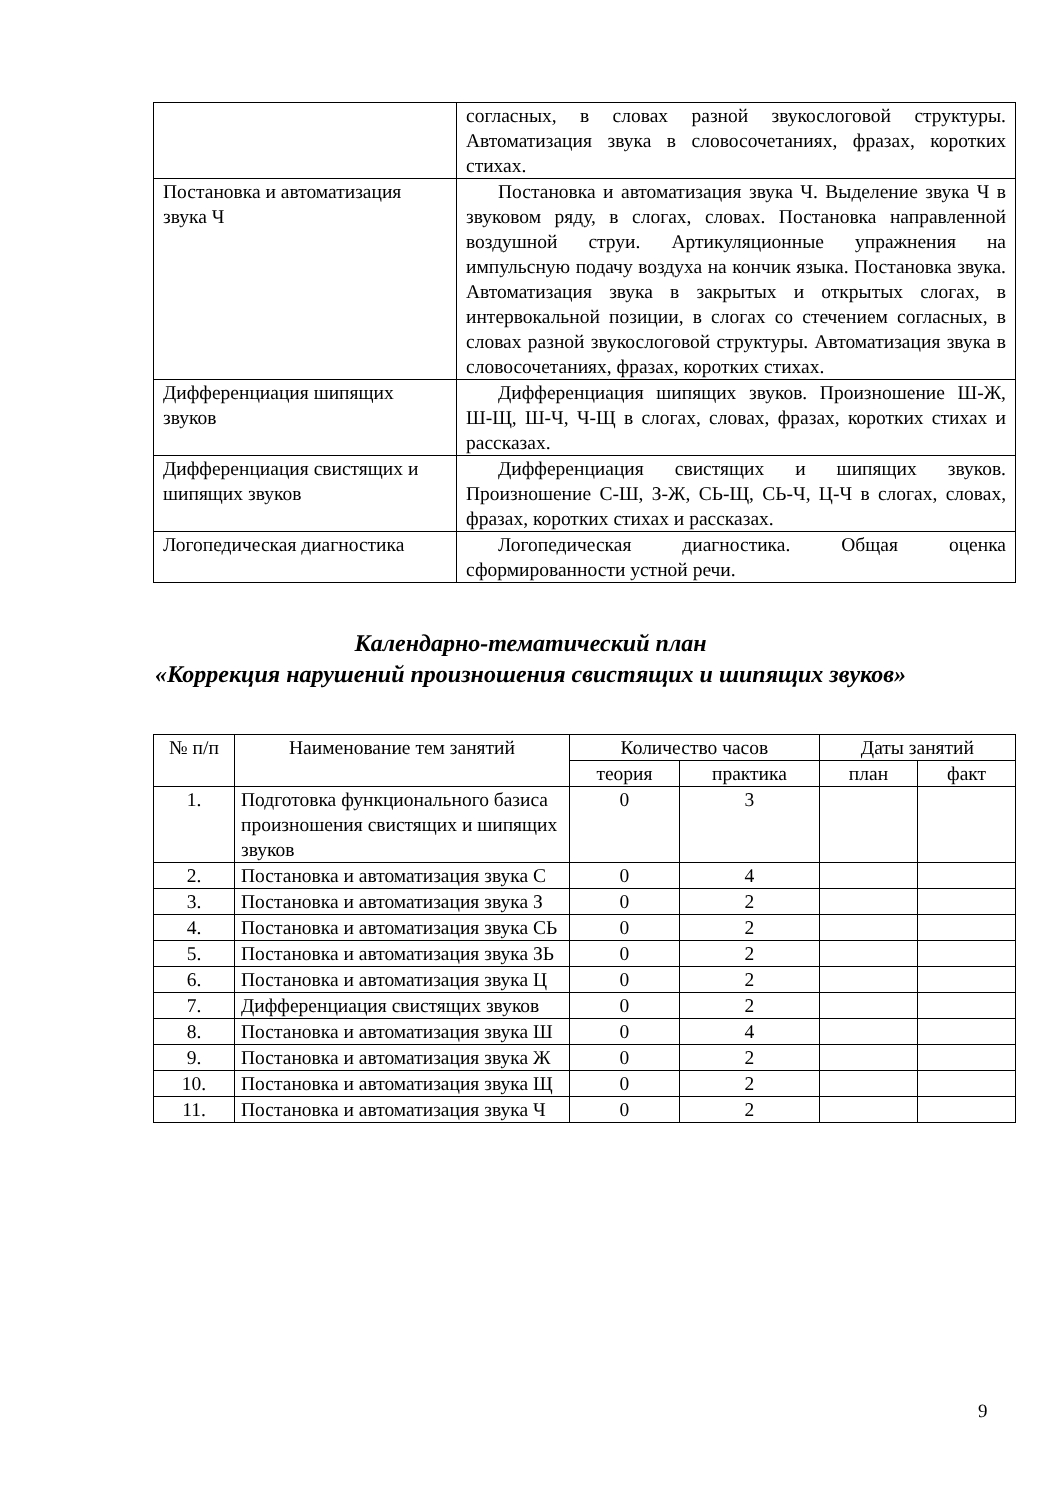| | согласных, в словах разной звукослоговой структуры. Автоматизация звука в словосочетаниях, фразах, коротких стихах. |
| Постановка и автоматизация звука Ч | Постановка и автоматизация звука Ч. Выделение звука Ч в звуковом ряду, в слогах, словах. Постановка направленной воздушной струи. Артикуляционные упражнения на импульсную подачу воздуха на кончик языка. Постановка звука. Автоматизация звука в закрытых и открытых слогах, в интервокальной позиции, в слогах со стечением согласных, в словах разной звукослоговой структуры. Автоматизация звука в словосочетаниях, фразах, коротких стихах. |
| Дифференциация шипящих звуков | Дифференциация шипящих звуков. Произношение Ш-Ж, Ш-Щ, Ш-Ч, Ч-Щ в слогах, словах, фразах, коротких стихах и рассказах. |
| Дифференциация свистящих и шипящих звуков | Дифференциация свистящих и шипящих звуков. Произношение С-Ш, З-Ж, СЬ-Щ, СЬ-Ч, Ц-Ч в слогах, словах, фразах, коротких стихах и рассказах. |
| Логопедическая диагностика | Логопедическая диагностика. Общая оценка сформированности устной речи. |
Календарно-тематический план
«Коррекция нарушений произношения свистящих и шипящих звуков»
| № п/п | Наименование тем занятий | Количество часов | | Даты занятий | |
| --- | --- | --- | --- | --- | --- |
| | | теория | практика | план | факт |
| 1. | Подготовка функционального базиса произношения свистящих и шипящих звуков | 0 | 3 | | |
| 2. | Постановка и автоматизация звука С | 0 | 4 | | |
| 3. | Постановка и автоматизация звука З | 0 | 2 | | |
| 4. | Постановка и автоматизация звука СЬ | 0 | 2 | | |
| 5. | Постановка и автоматизация звука ЗЬ | 0 | 2 | | |
| 6. | Постановка и автоматизация звука Ц | 0 | 2 | | |
| 7. | Дифференциация свистящих звуков | 0 | 2 | | |
| 8. | Постановка и автоматизация звука Ш | 0 | 4 | | |
| 9. | Постановка и автоматизация звука Ж | 0 | 2 | | |
| 10. | Постановка и автоматизация звука Щ | 0 | 2 | | |
| 11. | Постановка и автоматизация звука Ч | 0 | 2 | | |
9